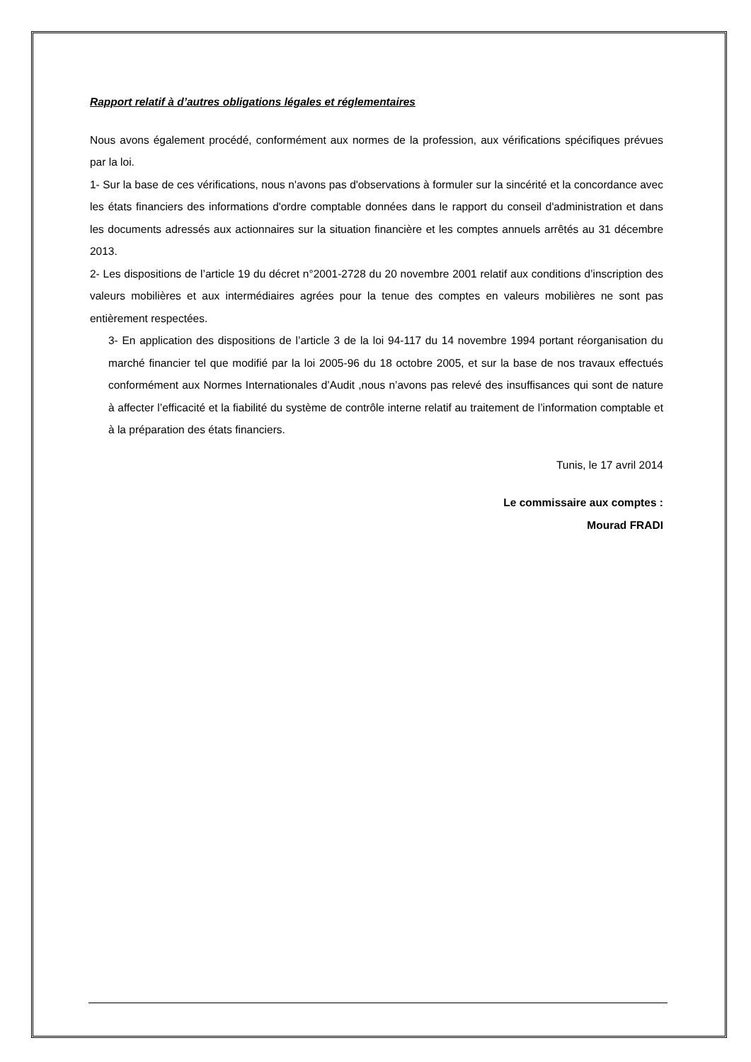Rapport relatif à d’autres obligations légales et réglementaires
Nous avons également procédé, conformément aux normes de la profession, aux vérifications spécifiques prévues par la loi.
1- Sur la base de ces vérifications, nous n'avons pas d'observations à formuler sur la sincérité et la concordance avec les états financiers des informations d'ordre comptable données dans le rapport du conseil d'administration et dans les documents adressés aux actionnaires sur la situation financière et les comptes annuels arrêtés au 31 décembre 2013.
2- Les dispositions de l’article 19 du décret n°2001-2728 du 20 novembre 2001 relatif aux conditions d’inscription des valeurs mobilières et aux intermédiaires agrées pour la tenue des comptes en valeurs mobilières ne sont pas entièrement respectées.
3- En application des dispositions de l’article 3 de la loi 94-117 du 14 novembre 1994 portant réorganisation du marché financier tel que modifié par la loi 2005-96 du 18 octobre 2005, et sur la base de nos travaux effectués conformément aux Normes Internationales d’Audit ,nous n’avons pas relevé des insuffisances qui sont de nature à affecter l’efficacité et la fiabilité du système de contrôle interne relatif au traitement de l’information comptable et à la préparation des états financiers.
Tunis, le 17 avril 2014
Le commissaire aux comptes :
Mourad FRADI